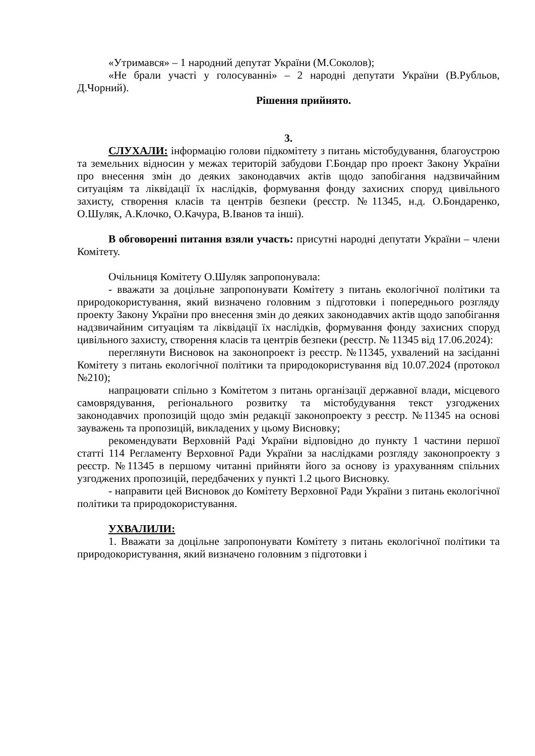«Утримався» – 1 народний депутат України (М.Соколов);
«Не брали участі у голосуванні» – 2 народні депутати України (В.Рубльов, Д.Чорний).
Рішення прийнято.
3.
СЛУХАЛИ: інформацію голови підкомітету з питань містобудування, благоустрою та земельних відносин у межах територій забудови Г.Бондар про проект Закону України про внесення змін до деяких законодавчих актів щодо запобігання надзвичайним ситуаціям та ліквідації їх наслідків, формування фонду захисних споруд цивільного захисту, створення класів та центрів безпеки (реєстр. №11345, н.д. О.Бондаренко, О.Шуляк, А.Клочко, О.Качура, В.Іванов та інші).
В обговоренні питання взяли участь: присутні народні депутати України – члени Комітету.
Очільниця Комітету О.Шуляк запропонувала:
- вважати за доцільне запропонувати Комітету з питань екологічної політики та природокористування, який визначено головним з підготовки і попереднього розгляду проекту Закону України про внесення змін до деяких законодавчих актів щодо запобігання надзвичайним ситуаціям та ліквідації їх наслідків, формування фонду захисних споруд цивільного захисту, створення класів та центрів безпеки (реєстр. № 11345 від 17.06.2024):
переглянути Висновок на законопроект із реєстр. №11345, ухвалений на засіданні Комітету з питань екологічної політики та природокористування від 10.07.2024 (протокол №210);
напрацювати спільно з Комітетом з питань організації державної влади, місцевого самоврядування, регіонального розвитку та містобудування текст узгоджених законодавчих пропозицій щодо змін редакції законопроекту з реєстр. №11345 на основі зауважень та пропозицій, викладених у цьому Висновку;
рекомендувати Верховній Раді України відповідно до пункту 1 частини першої статті 114 Регламенту Верховної Ради України за наслідками розгляду законопроекту з реєстр. №11345 в першому читанні прийняти його за основу із урахуванням спільних узгоджених пропозицій, передбачених у пункті 1.2 цього Висновку.
- направити цей Висновок до Комітету Верховної Ради України з питань екологічної політики та природокористування.
УХВАЛИЛИ:
1. Вважати за доцільне запропонувати Комітету з питань екологічної політики та природокористування, який визначено головним з підготовки і